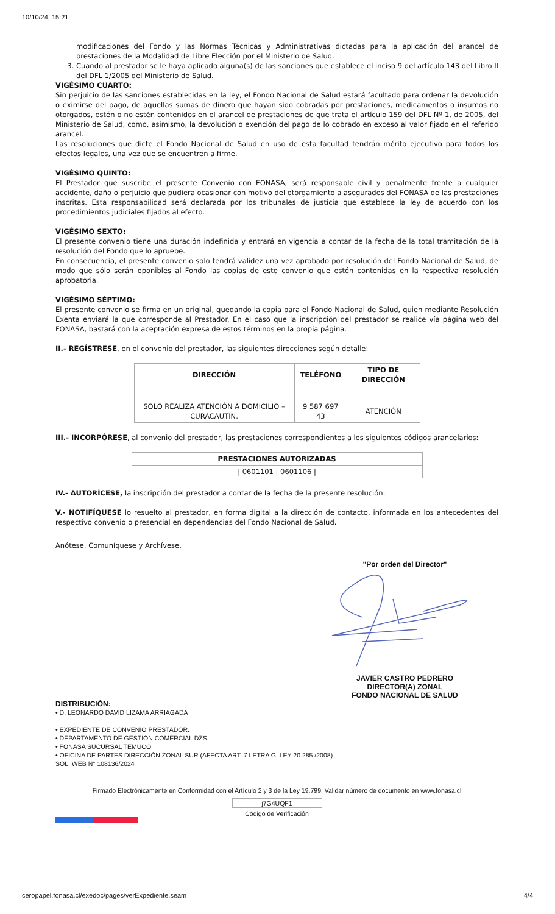10/10/24, 15:21
modificaciones del Fondo y las Normas Técnicas y Administrativas dictadas para la aplicación del arancel de prestaciones de la Modalidad de Libre Elección por el Ministerio de Salud.
3. Cuando al prestador se le haya aplicado alguna(s) de las sanciones que establece el inciso 9 del artículo 143 del Libro II del DFL 1/2005 del Ministerio de Salud.
VIGÉSIMO CUARTO:
Sin perjuicio de las sanciones establecidas en la ley, el Fondo Nacional de Salud estará facultado para ordenar la devolución o eximirse del pago, de aquellas sumas de dinero que hayan sido cobradas por prestaciones, medicamentos o insumos no otorgados, estén o no estén contenidos en el arancel de prestaciones de que trata el artículo 159 del DFL Nº 1, de 2005, del Ministerio de Salud, como, asimismo, la devolución o exención del pago de lo cobrado en exceso al valor fijado en el referido arancel.
Las resoluciones que dicte el Fondo Nacional de Salud en uso de esta facultad tendrán mérito ejecutivo para todos los efectos legales, una vez que se encuentren a firme.
VIGÉSIMO QUINTO:
El Prestador que suscribe el presente Convenio con FONASA, será responsable civil y penalmente frente a cualquier accidente, daño o perjuicio que pudiera ocasionar con motivo del otorgamiento a asegurados del FONASA de las prestaciones inscritas. Esta responsabilidad será declarada por los tribunales de justicia que establece la ley de acuerdo con los procedimientos judiciales fijados al efecto.
VIGÉSIMO SEXTO:
El presente convenio tiene una duración indefinida y entrará en vigencia a contar de la fecha de la total tramitación de la resolución del Fondo que lo apruebe.
En consecuencia, el presente convenio solo tendrá validez una vez aprobado por resolución del Fondo Nacional de Salud, de modo que sólo serán oponibles al Fondo las copias de este convenio que estén contenidas en la respectiva resolución aprobatoria.
VIGÉSIMO SÉPTIMO:
El presente convenio se firma en un original, quedando la copia para el Fondo Nacional de Salud, quien mediante Resolución Exenta enviará la que corresponde al Prestador. En el caso que la inscripción del prestador se realice vía página web del FONASA, bastará con la aceptación expresa de estos términos en la propia página.
II.- REGÍSTRESE, en el convenio del prestador, las siguientes direcciones según detalle:
| DIRECCIÓN | TELÉFONO | TIPO DE DIRECCIÓN |
| --- | --- | --- |
| SOLO REALIZA ATENCIÓN A DOMICILIO – CURACAUTÍN. | 9 587 697 43 | ATENCIÓN |
III.- INCORPÓRESE, al convenio del prestador, las prestaciones correspondientes a los siguientes códigos arancelarios:
| PRESTACIONES AUTORIZADAS |
| --- |
| / 0601101 / 0601106 / |
IV.- AUTORÍCESE, la inscripción del prestador a contar de la fecha de la presente resolución.
V.- NOTIFÍQUESE lo resuelto al prestador, en forma digital a la dirección de contacto, informada en los antecedentes del respectivo convenio o presencial en dependencias del Fondo Nacional de Salud.
Anótese, Comuníquese y Archívese,
"Por orden del Director"
JAVIER CASTRO PEDRERO
DIRECTOR(A) ZONAL
FONDO NACIONAL DE SALUD
DISTRIBUCIÓN:
• D. LEONARDO DAVID LIZAMA ARRIAGADA
• EXPEDIENTE DE CONVENIO PRESTADOR.
• DEPARTAMENTO DE GESTIÓN COMERCIAL DZS
• FONASA SUCURSAL TEMUCO.
• OFICINA DE PARTES DIRECCIÓN ZONAL SUR (AFECTA ART. 7 LETRA G. LEY 20.285 /2008).
SOL. WEB N° 108136/2024
Firmado Electrónicamente en Conformidad con el Artículo 2 y 3 de la Ley 19.799. Validar número de documento en www.fonasa.cl
j7G4UQF1
Código de Verificación
ceropapel.fonasa.cl/exedoc/pages/verExpediente.seam 4/4